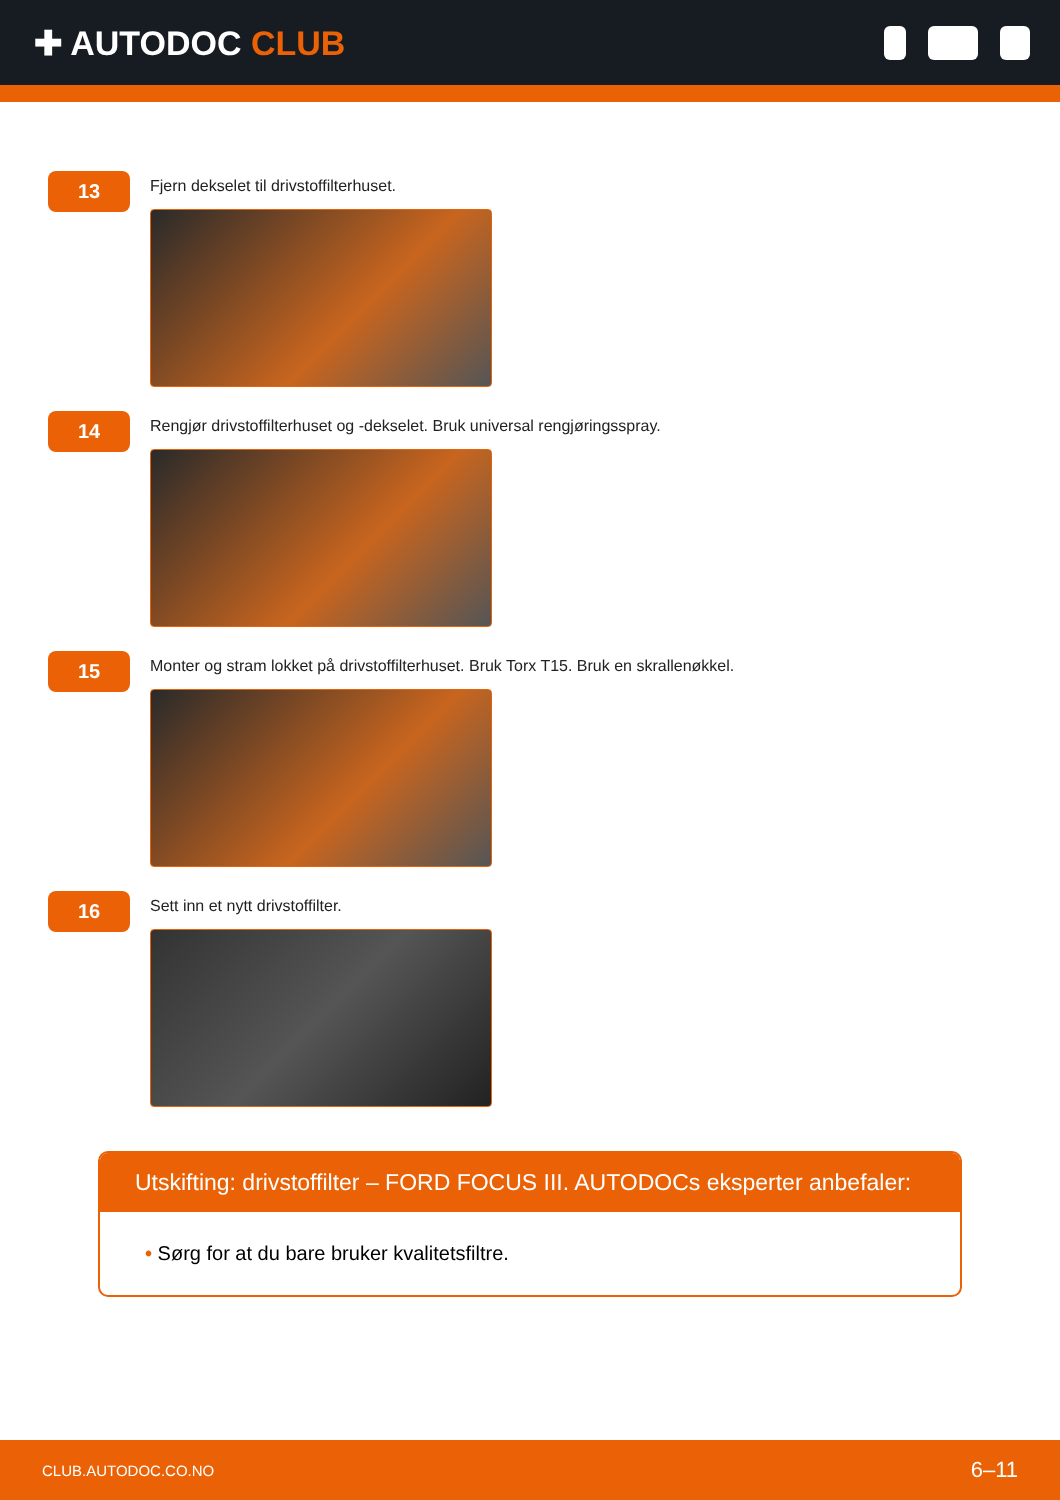✚ AUTODOC CLUB
13
Fjern dekselet til drivstoffilterhuset.
14
Rengjør drivstoffilterhuset og -dekselet. Bruk universal rengjøringsspray.
15
Monter og stram lokket på drivstoffilterhuset. Bruk Torx T15. Bruk en skrallenøkkel.
16
Sett inn et nytt drivstoffilter.
Utskifting: drivstoffilter – FORD FOCUS III. AUTODOCs eksperter anbefaler:
• Sørg for at du bare bruker kvalitetsfiltre.
CLUB.AUTODOC.CO.NO 6–11